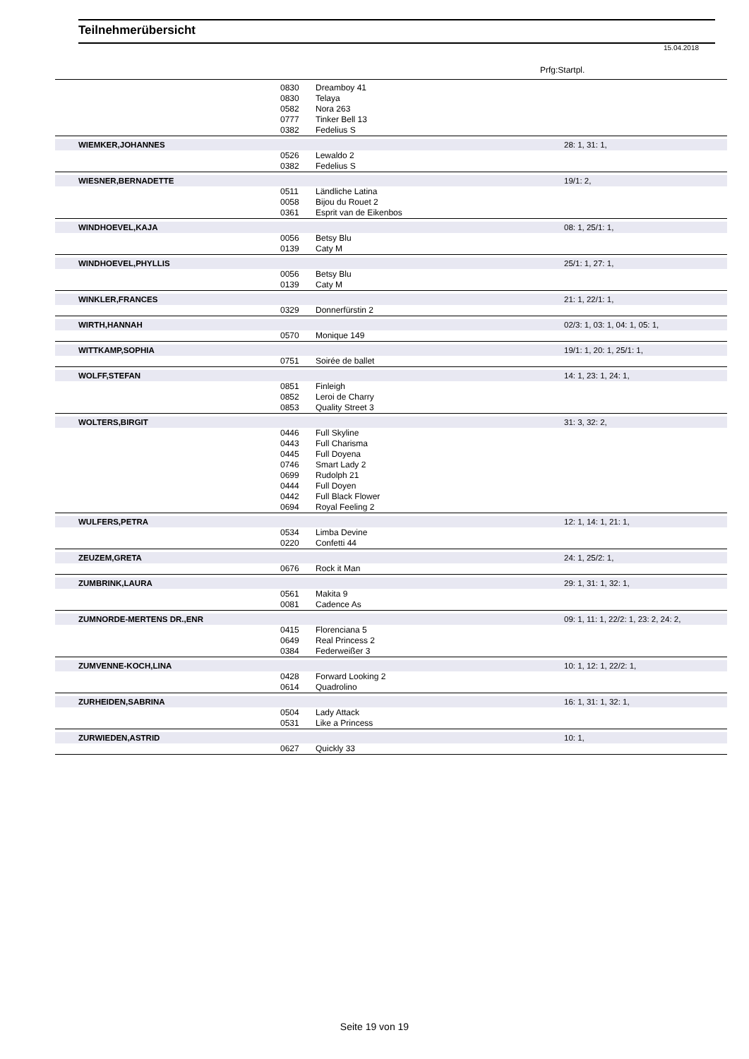Teilnehmerübersicht
15.04.2018
Prfg:Startpl.
| | 0830 | Dreamboy 41 | |
| | 0830 | Telaya | |
| | 0582 | Nora 263 | |
| | 0777 | Tinker Bell 13 | |
| | 0382 | Fedelius S | |
| WIEMKER,JOHANNES | | | 28: 1, 31: 1, |
| | 0526 | Lewaldo 2 | |
| | 0382 | Fedelius S | |
| WIESNER,BERNADETTE | | | 19/1: 2, |
| | 0511 | Ländliche Latina | |
| | 0058 | Bijou du Rouet 2 | |
| | 0361 | Esprit van de Eikenbos | |
| WINDHOEVEL,KAJA | | | 08: 1, 25/1: 1, |
| | 0056 | Betsy Blu | |
| | 0139 | Caty M | |
| WINDHOEVEL,PHYLLIS | | | 25/1: 1, 27: 1, |
| | 0056 | Betsy Blu | |
| | 0139 | Caty M | |
| WINKLER,FRANCES | | | 21: 1, 22/1: 1, |
| | 0329 | Donnerfürstin 2 | |
| WIRTH,HANNAH | | | 02/3: 1, 03: 1, 04: 1, 05: 1, |
| | 0570 | Monique 149 | |
| WITTKAMP,SOPHIA | | | 19/1: 1, 20: 1, 25/1: 1, |
| | 0751 | Soirée de ballet | |
| WOLFF,STEFAN | | | 14: 1, 23: 1, 24: 1, |
| | 0851 | Finleigh | |
| | 0852 | Leroi de Charry | |
| | 0853 | Quality Street 3 | |
| WOLTERS,BIRGIT | | | 31: 3, 32: 2, |
| | 0446 | Full Skyline | |
| | 0443 | Full Charisma | |
| | 0445 | Full Doyena | |
| | 0746 | Smart Lady 2 | |
| | 0699 | Rudolph 21 | |
| | 0444 | Full Doyen | |
| | 0442 | Full Black Flower | |
| | 0694 | Royal Feeling 2 | |
| WULFERS,PETRA | | | 12: 1, 14: 1, 21: 1, |
| | 0534 | Limba Devine | |
| | 0220 | Confetti 44 | |
| ZEUZEM,GRETA | | | 24: 1, 25/2: 1, |
| | 0676 | Rock it Man | |
| ZUMBRINK,LAURA | | | 29: 1, 31: 1, 32: 1, |
| | 0561 | Makita 9 | |
| | 0081 | Cadence As | |
| ZUMNORDE-MERTENS DR.,ENR | | | 09: 1, 11: 1, 22/2: 1, 23: 2, 24: 2, |
| | 0415 | Florenciana 5 | |
| | 0649 | Real Princess 2 | |
| | 0384 | Federweißer 3 | |
| ZUMVENNE-KOCH,LINA | | | 10: 1, 12: 1, 22/2: 1, |
| | 0428 | Forward Looking 2 | |
| | 0614 | Quadrolino | |
| ZURHEIDEN,SABRINA | | | 16: 1, 31: 1, 32: 1, |
| | 0504 | Lady Attack | |
| | 0531 | Like a Princess | |
| ZURWIEDEN,ASTRID | | | 10: 1, |
| | 0627 | Quickly 33 | |
Seite 19 von 19